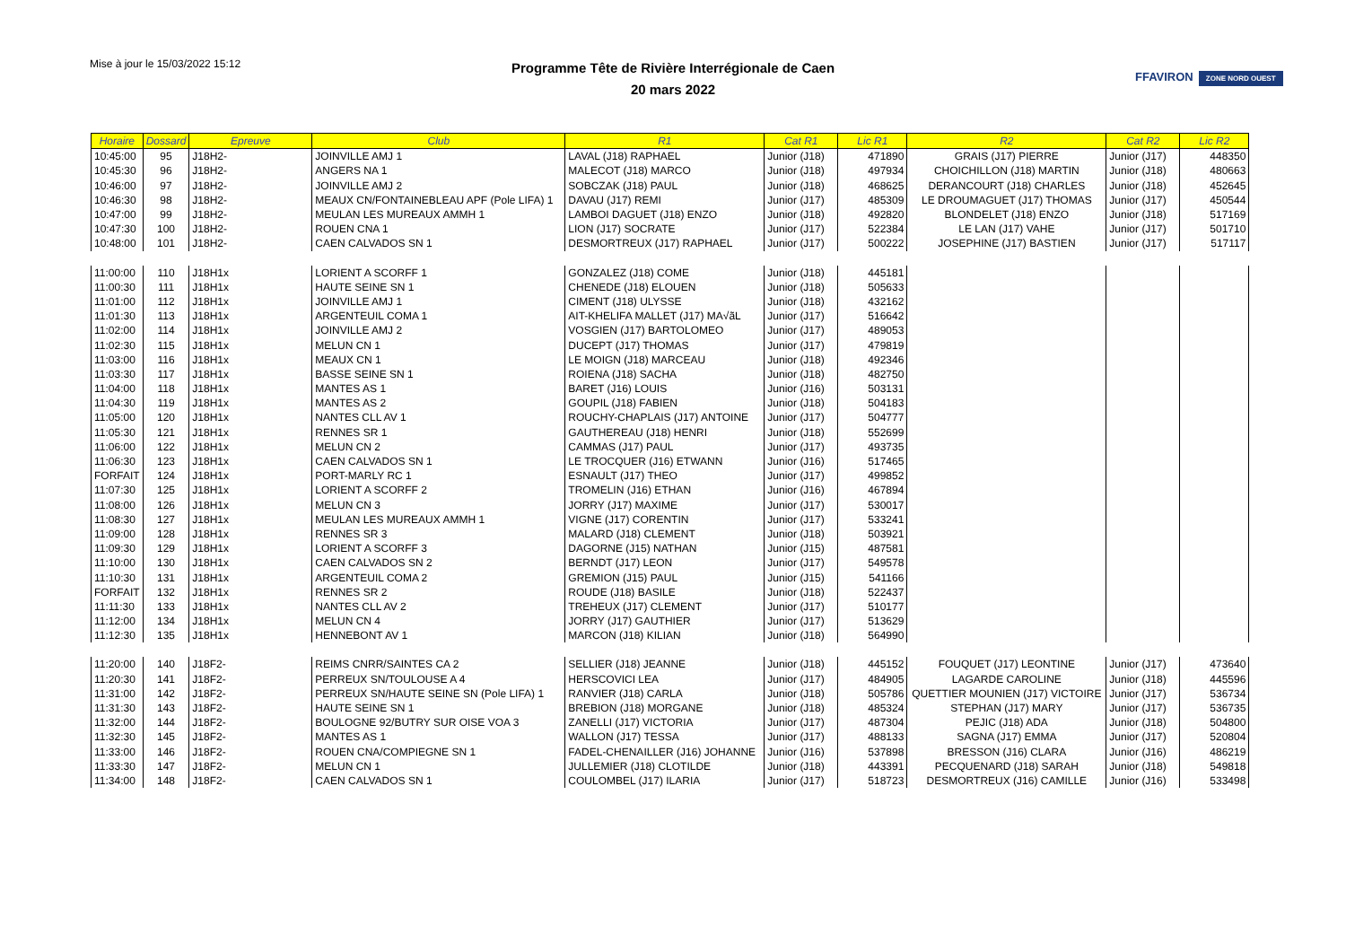Mise à jour le 15/03/2022 15:12
Programme Tête de Rivière Interrégionale de Caen
20 mars 2022
FFAVIRON ZONE NORD OUEST
| Horaire | Dossard | Epreuve | Club | R1 | Cat R1 | Lic R1 | R2 | Cat R2 | Lic R2 |
| --- | --- | --- | --- | --- | --- | --- | --- | --- | --- |
| 10:45:00 | 95 | J18H2- | JOINVILLE AMJ 1 | LAVAL (J18) RAPHAEL | Junior (J18) | 471890 | GRAIS (J17) PIERRE | Junior (J17) | 448350 |
| 10:45:30 | 96 | J18H2- | ANGERS NA 1 | MALECOT (J18) MARCO | Junior (J18) | 497934 | CHOICHILLON (J18) MARTIN | Junior (J18) | 480663 |
| 10:46:00 | 97 | J18H2- | JOINVILLE AMJ 2 | SOBCZAK (J18) PAUL | Junior (J18) | 468625 | DERANCOURT (J18) CHARLES | Junior (J18) | 452645 |
| 10:46:30 | 98 | J18H2- | MEAUX CN/FONTAINEBLEAU APF (Pole LIFA) 1 | DAVAU (J17) REMI | Junior (J17) | 485309 | LE DROUMAGUET (J17) THOMAS | Junior (J17) | 450544 |
| 10:47:00 | 99 | J18H2- | MEULAN LES MUREAUX AMMH 1 | LAMBOI DAGUET (J18) ENZO | Junior (J18) | 492820 | BLONDELET (J18) ENZO | Junior (J18) | 517169 |
| 10:47:30 | 100 | J18H2- | ROUEN CNA 1 | LION (J17) SOCRATE | Junior (J17) | 522384 | LE LAN (J17) VAHE | Junior (J17) | 501710 |
| 10:48:00 | 101 | J18H2- | CAEN CALVADOS SN 1 | DESMORTREUX (J17) RAPHAEL | Junior (J17) | 500222 | JOSEPHINE (J17) BASTIEN | Junior (J17) | 517117 |
| 11:00:00 | 110 | J18H1x | LORIENT A SCORFF 1 | GONZALEZ (J18) COME | Junior (J18) | 445181 | | | |
| 11:00:30 | 111 | J18H1x | HAUTE SEINE SN 1 | CHENEDE (J18) ELOUEN | Junior (J18) | 505633 | | | |
| 11:01:00 | 112 | J18H1x | JOINVILLE AMJ 1 | CIMENT (J18) ULYSSE | Junior (J18) | 432162 | | | |
| 11:01:30 | 113 | J18H1x | ARGENTEUIL COMA 1 | AIT-KHELIFA MALLET (J17) MA√ãL | Junior (J17) | 516642 | | | |
| 11:02:00 | 114 | J18H1x | JOINVILLE AMJ 2 | VOSGIEN (J17) BARTOLOMEO | Junior (J17) | 489053 | | | |
| 11:02:30 | 115 | J18H1x | MELUN CN 1 | DUCEPT (J17) THOMAS | Junior (J17) | 479819 | | | |
| 11:03:00 | 116 | J18H1x | MEAUX CN 1 | LE MOIGN (J18) MARCEAU | Junior (J18) | 492346 | | | |
| 11:03:30 | 117 | J18H1x | BASSE SEINE SN 1 | ROIENA (J18) SACHA | Junior (J18) | 482750 | | | |
| 11:04:00 | 118 | J18H1x | MANTES AS 1 | BARET (J16) LOUIS | Junior (J16) | 503131 | | | |
| 11:04:30 | 119 | J18H1x | MANTES AS 2 | GOUPIL (J18) FABIEN | Junior (J18) | 504183 | | | |
| 11:05:00 | 120 | J18H1x | NANTES CLL AV 1 | ROUCHY-CHAPLAIS (J17) ANTOINE | Junior (J17) | 504777 | | | |
| 11:05:30 | 121 | J18H1x | RENNES SR 1 | GAUTHEREAU (J18) HENRI | Junior (J18) | 552699 | | | |
| 11:06:00 | 122 | J18H1x | MELUN CN 2 | CAMMAS (J17) PAUL | Junior (J17) | 493735 | | | |
| 11:06:30 | 123 | J18H1x | CAEN CALVADOS SN 1 | LE TROCQUER (J16) ETWANN | Junior (J16) | 517465 | | | |
| FORFAIT | 124 | J18H1x | PORT-MARLY RC 1 | ESNAULT (J17) THEO | Junior (J17) | 499852 | | | |
| 11:07:30 | 125 | J18H1x | LORIENT A SCORFF 2 | TROMELIN (J16) ETHAN | Junior (J16) | 467894 | | | |
| 11:08:00 | 126 | J18H1x | MELUN CN 3 | JORRY (J17) MAXIME | Junior (J17) | 530017 | | | |
| 11:08:30 | 127 | J18H1x | MEULAN LES MUREAUX AMMH 1 | VIGNE (J17) CORENTIN | Junior (J17) | 533241 | | | |
| 11:09:00 | 128 | J18H1x | RENNES SR 3 | MALARD (J18) CLEMENT | Junior (J18) | 503921 | | | |
| 11:09:30 | 129 | J18H1x | LORIENT A SCORFF 3 | DAGORNE (J15) NATHAN | Junior (J15) | 487581 | | | |
| 11:10:00 | 130 | J18H1x | CAEN CALVADOS SN 2 | BERNDT (J17) LEON | Junior (J17) | 549578 | | | |
| 11:10:30 | 131 | J18H1x | ARGENTEUIL COMA 2 | GREMION (J15) PAUL | Junior (J15) | 541166 | | | |
| FORFAIT | 132 | J18H1x | RENNES SR 2 | ROUDE (J18) BASILE | Junior (J18) | 522437 | | | |
| 11:11:30 | 133 | J18H1x | NANTES CLL AV 2 | TREHEUX (J17) CLEMENT | Junior (J17) | 510177 | | | |
| 11:12:00 | 134 | J18H1x | MELUN CN 4 | JORRY (J17) GAUTHIER | Junior (J17) | 513629 | | | |
| 11:12:30 | 135 | J18H1x | HENNEBONT AV 1 | MARCON (J18) KILIAN | Junior (J18) | 564990 | | | |
| 11:20:00 | 140 | J18F2- | REIMS CNRR/SAINTES CA 2 | SELLIER (J18) JEANNE | Junior (J18) | 445152 | FOUQUET (J17) LEONTINE | Junior (J17) | 473640 |
| 11:20:30 | 141 | J18F2- | PERREUX SN/TOULOUSE A 4 | HERSCOVICI LEA | Junior (J17) | 484905 | LAGARDE CAROLINE | Junior (J18) | 445596 |
| 11:31:00 | 142 | J18F2- | PERREUX SN/HAUTE SEINE SN (Pole LIFA) 1 | RANVIER (J18) CARLA | Junior (J18) | 505786 | QUETTIER MOUNIEN (J17) VICTOIRE | Junior (J17) | 536734 |
| 11:31:30 | 143 | J18F2- | HAUTE SEINE SN 1 | BREBION (J18) MORGANE | Junior (J18) | 485324 | STEPHAN (J17) MARY | Junior (J17) | 536735 |
| 11:32:00 | 144 | J18F2- | BOULOGNE 92/BUTRY SUR OISE VOA 3 | ZANELLI (J17) VICTORIA | Junior (J17) | 487304 | PEJIC (J18) ADA | Junior (J18) | 504800 |
| 11:32:30 | 145 | J18F2- | MANTES AS 1 | WALLON (J17) TESSA | Junior (J17) | 488133 | SAGNA (J17) EMMA | Junior (J17) | 520804 |
| 11:33:00 | 146 | J18F2- | ROUEN CNA/COMPIEGNE SN 1 | FADEL-CHENAILLER (J16) JOHANNE | Junior (J16) | 537898 | BRESSON (J16) CLARA | Junior (J16) | 486219 |
| 11:33:30 | 147 | J18F2- | MELUN CN 1 | JULLEMIER (J18) CLOTILDE | Junior (J18) | 443391 | PECQUENARD (J18) SARAH | Junior (J18) | 549818 |
| 11:34:00 | 148 | J18F2- | CAEN CALVADOS SN 1 | COULOMBEL (J17) ILARIA | Junior (J17) | 518723 | DESMORTREUX (J16) CAMILLE | Junior (J16) | 533498 |